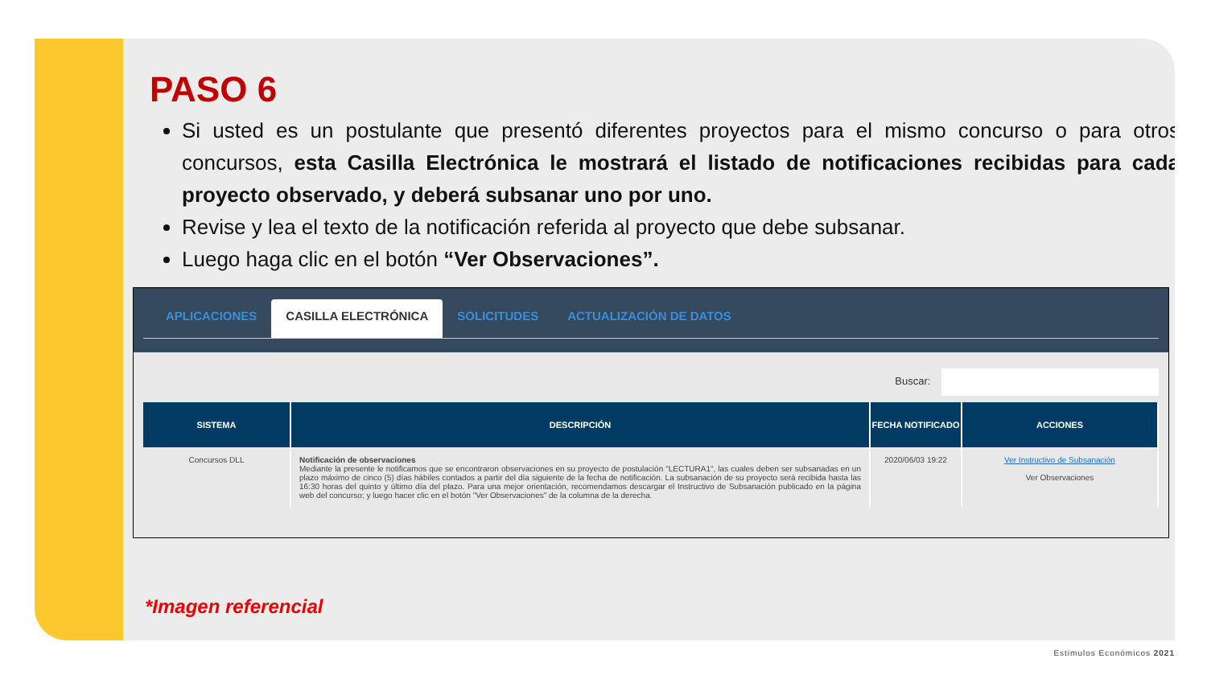PASO 6
Si usted es un postulante que presentó diferentes proyectos para el mismo concurso o para otros concursos, esta Casilla Electrónica le mostrará el listado de notificaciones recibidas para cada proyecto observado, y deberá subsanar uno por uno.
Revise y lea el texto de la notificación referida al proyecto que debe subsanar.
Luego haga clic en el botón “Ver Observaciones”.
APLICACIONES CASILLA ELECTRÓNICA SOLICITUDES ACTUALIZACIÓN DE DATOS
Buscar:
| SISTEMA | DESCRIPCIÓN | FECHA NOTIFICADO | ACCIONES |
| --- | --- | --- | --- |
| Concursos DLL | Notificación de observaciones Mediante la presente le notificamos que se encontraron observaciones en su proyecto de postulación "LECTURA1", las cuales deben ser subsanadas en un plazo máximo de cinco (5) días hábiles contados a partir del día siguiente de la fecha de notificación. La subsanación de su proyecto será recibida hasta las 16:30 horas del quinto y último día del plazo. Para una mejor orientación, recomendamos descargar el Instructivo de Subsanación publicado en la página web del concurso; y luego hacer clic en el botón "Ver Observaciones" de la columna de la derecha. | 2020/06/03 19:22 | Ver Instructivo de Subsanación Ver Observaciones |
*Imagen referencial
Estimulos Económicos 2021